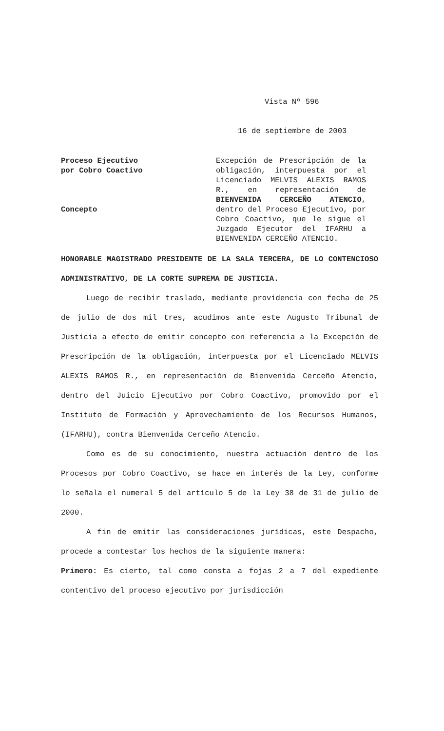Vista Nº 596
16 de septiembre de 2003
Proceso Ejecutivo
por Cobro Coactivo
Concepto
Excepción de Prescripción de la obligación, interpuesta por el Licenciado MELVIS ALEXIS RAMOS R., en representación de BIENVENIDA CERCEÑO ATENCIO, dentro del Proceso Ejecutivo, por Cobro Coactivo, que le sigue el Juzgado Ejecutor del IFARHU a BIENVENIDA CERCEÑO ATENCIO.
HONORABLE MAGISTRADO PRESIDENTE DE LA SALA TERCERA, DE LO CONTENCIOSO ADMINISTRATIVO, DE LA CORTE SUPREMA DE JUSTICIA.
Luego de recibir traslado, mediante providencia con fecha de 25 de julio de dos mil tres, acudimos ante este Augusto Tribunal de Justicia a efecto de emitir concepto con referencia a la Excepción de Prescripción de la obligación, interpuesta por el Licenciado MELVIS ALEXIS RAMOS R., en representación de Bienvenida Cerceño Atencio, dentro del Juicio Ejecutivo por Cobro Coactivo, promovido por el Instituto de Formación y Aprovechamiento de los Recursos Humanos, (IFARHU), contra Bienvenida Cerceño Atencio.
Como es de su conocimiento, nuestra actuación dentro de los Procesos por Cobro Coactivo, se hace en interés de la Ley, conforme lo señala el numeral 5 del artículo 5 de la Ley 38 de 31 de julio de 2000.
A fin de emitir las consideraciones jurídicas, este Despacho, procede a contestar los hechos de la siguiente manera:
Primero: Es cierto, tal como consta a fojas 2 a 7 del expediente contentivo del proceso ejecutivo por jurisdicción